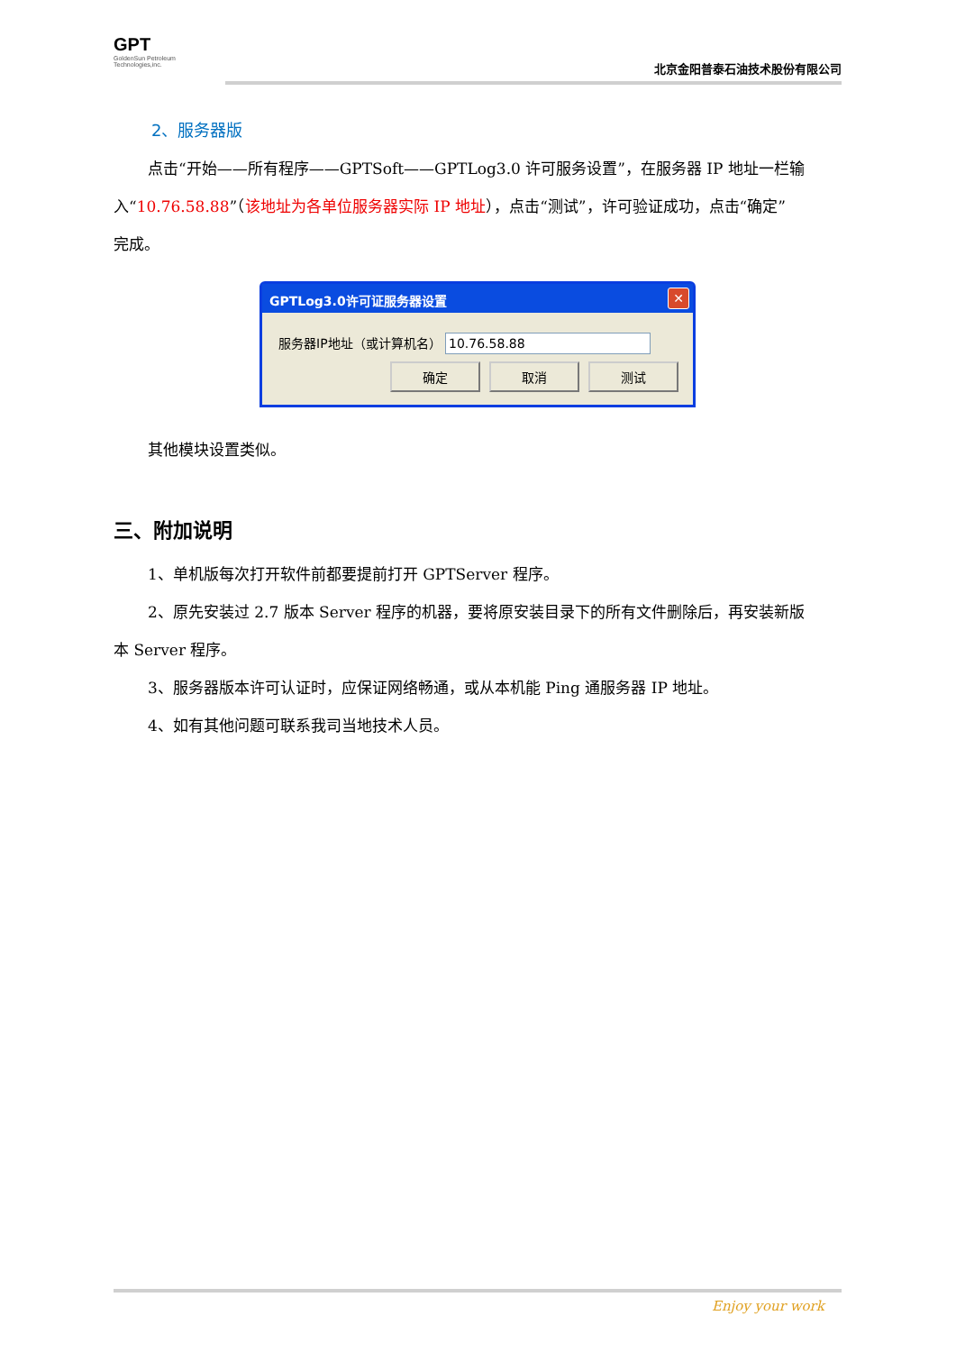GPT
GoldenSun Petroleum
Technologies,inc.
北京金阳普泰石油技术股份有限公司
2、服务器版
点击“开始——所有程序——GPTSoft——GPTLog3.0 许可服务设置”，在服务器 IP 地址一栏输
入“10.76.58.88”（该地址为各单位服务器实际 IP 地址），点击“测试”，许可验证成功，点击“确定”
完成。
GPTLog3.0许可证服务器设置 ✕
服务器IP地址（或计算机名） 10.76.58.88
确定 取消 测试
其他模块设置类似。
三、附加说明
1、单机版每次打开软件前都要提前打开 GPTServer 程序。
2、原先安装过 2.7 版本 Server 程序的机器，要将原安装目录下的所有文件删除后，再安装新版
本 Server 程序。
3、服务器版本许可认证时，应保证网络畅通，或从本机能 Ping 通服务器 IP 地址。
4、如有其他问题可联系我司当地技术人员。
Enjoy your work